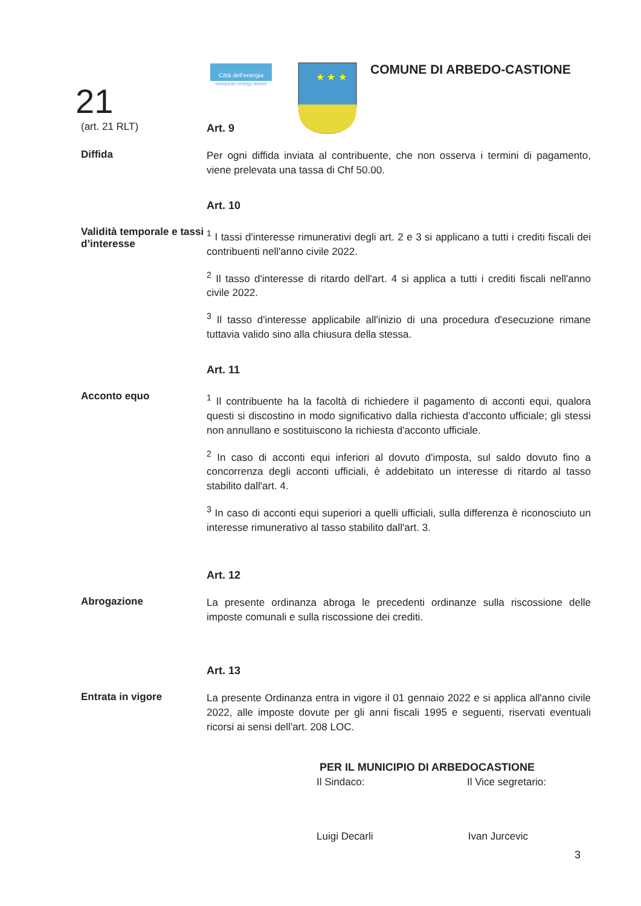21
Città dell'energia
european energy award
★ ★ ★
COMUNE DI ARBEDO-CASTIONE
(art. 21 RLT)
Art. 9
Diffida
Per ogni diffida inviata al contribuente, che non osserva i termini di pagamento, viene prelevata una tassa di Chf 50.00.
Art. 10
Validità temporale e tassi d’interesse
<sup>1</sup> I tassi d'interesse rimunerativi degli art. 2 e 3 si applicano a tutti i crediti fiscali dei contribuenti nell'anno civile 2022.
<sup>2</sup> Il tasso d'interesse di ritardo dell'art. 4 si applica a tutti i crediti fiscali nell'anno civile 2022.
<sup>3</sup> Il tasso d'interesse applicabile all'inizio di una procedura d'esecuzione rimane tuttavia valido sino alla chiusura della stessa.
Art. 11
Acconto equo
<sup>1</sup> Il contribuente ha la facoltà di richiedere il pagamento di acconti equi, qualora questi si discostino in modo significativo dalla richiesta d'acconto ufficiale; gli stessi non annullano e sostituiscono la richiesta d'acconto ufficiale.
<sup>2</sup> In caso di acconti equi inferiori al dovuto d'imposta, sul saldo dovuto fino a concorrenza degli acconti ufficiali, è addebitato un interesse di ritardo al tasso stabilito dall'art. 4.
<sup>3</sup> In caso di acconti equi superiori a quelli ufficiali, sulla differenza è riconosciuto un interesse rimunerativo al tasso stabilito dall'art. 3.
Art. 12
Abrogazione
La presente ordinanza abroga le precedenti ordinanze sulla riscossione delle imposte comunali e sulla riscossione dei crediti.
Art. 13
Entrata in vigore
La presente Ordinanza entra in vigore il 01 gennaio 2022 e si applica all'anno civile 2022, alle imposte dovute per gli anni fiscali 1995 e seguenti, riservati eventuali ricorsi ai sensi dell'art. 208 LOC.
PER IL MUNICIPIO DI ARBEDOCASTIONE
Il Sindaco: Il Vice segretario:
Luigi Decarli Ivan Jurcevic
3